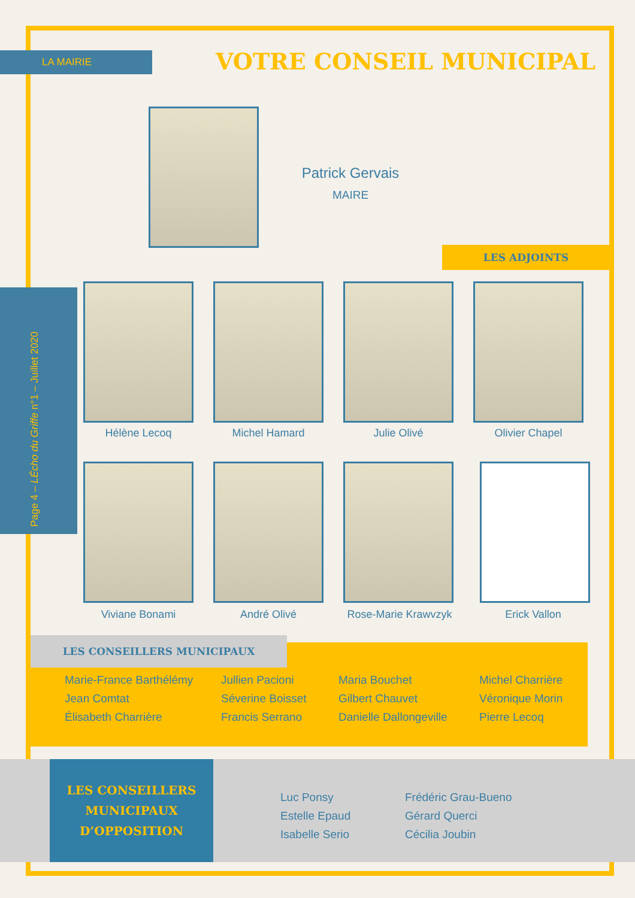LA MAIRIE VOTRE CONSEIL MUNICIPAL
Patrick Gervais
MAIRE
LES ADJOINTS
Page 4 – LÉcho du Griffe n°1 – Juillet 2020
Hélène Lecoq Michel Hamard Julie Olivé Olivier Chapel
Viviane Bonami André Olivé Rose-Marie Krawvzyk Erick Vallon
LES CONSEILLERS MUNICIPAUX
Marie-France Barthélémy
Jean Comtat
Élisabeth Charrière
Jullien Pacioni
Séverine Boisset
Francis Serrano
Maria Bouchet
Gilbert Chauvet
Danielle Dallongeville
Michel Charrière
Véronique Morin
Pierre Lecoq
LES CONSEILLERS
MUNICIPAUX
D’OPPOSITION
Luc Ponsy
Estelle Epaud
Isabelle Serio
Frédéric Grau-Bueno
Gérard Querci
Cécilia Joubin